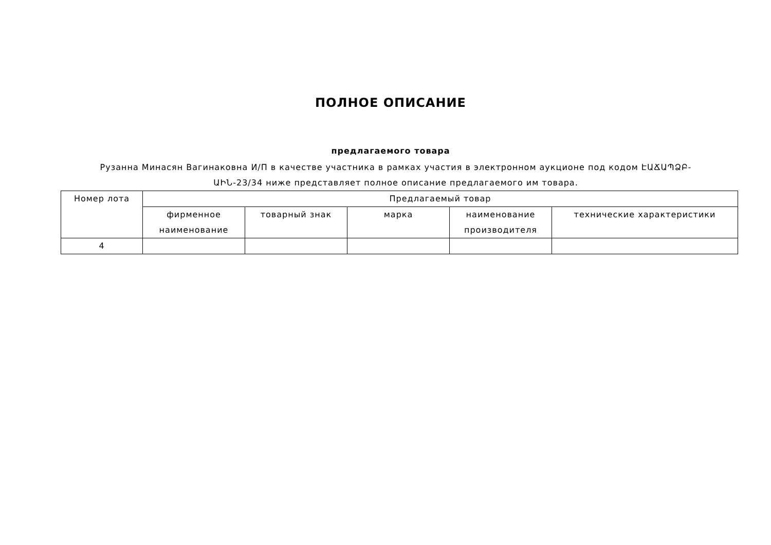ПОЛНОЕ ОПИСАНИЕ
предлагаемого товара
Рузанна Минасян Вагинаковна И/П в качестве участника в рамках участия в электронном аукционе под кодом ԷԱՃԱՊՁԲ-ԱԻՆ-23/34 ниже представляет полное описание предлагаемого им товара.
| Номер лота | Предлагаемый товар | | | | |
| --- | --- | --- | --- | --- | --- |
| | фирменное наименование | товарный знак | марка | наименование производителя | технические характеристики |
| 4 | | | | | |